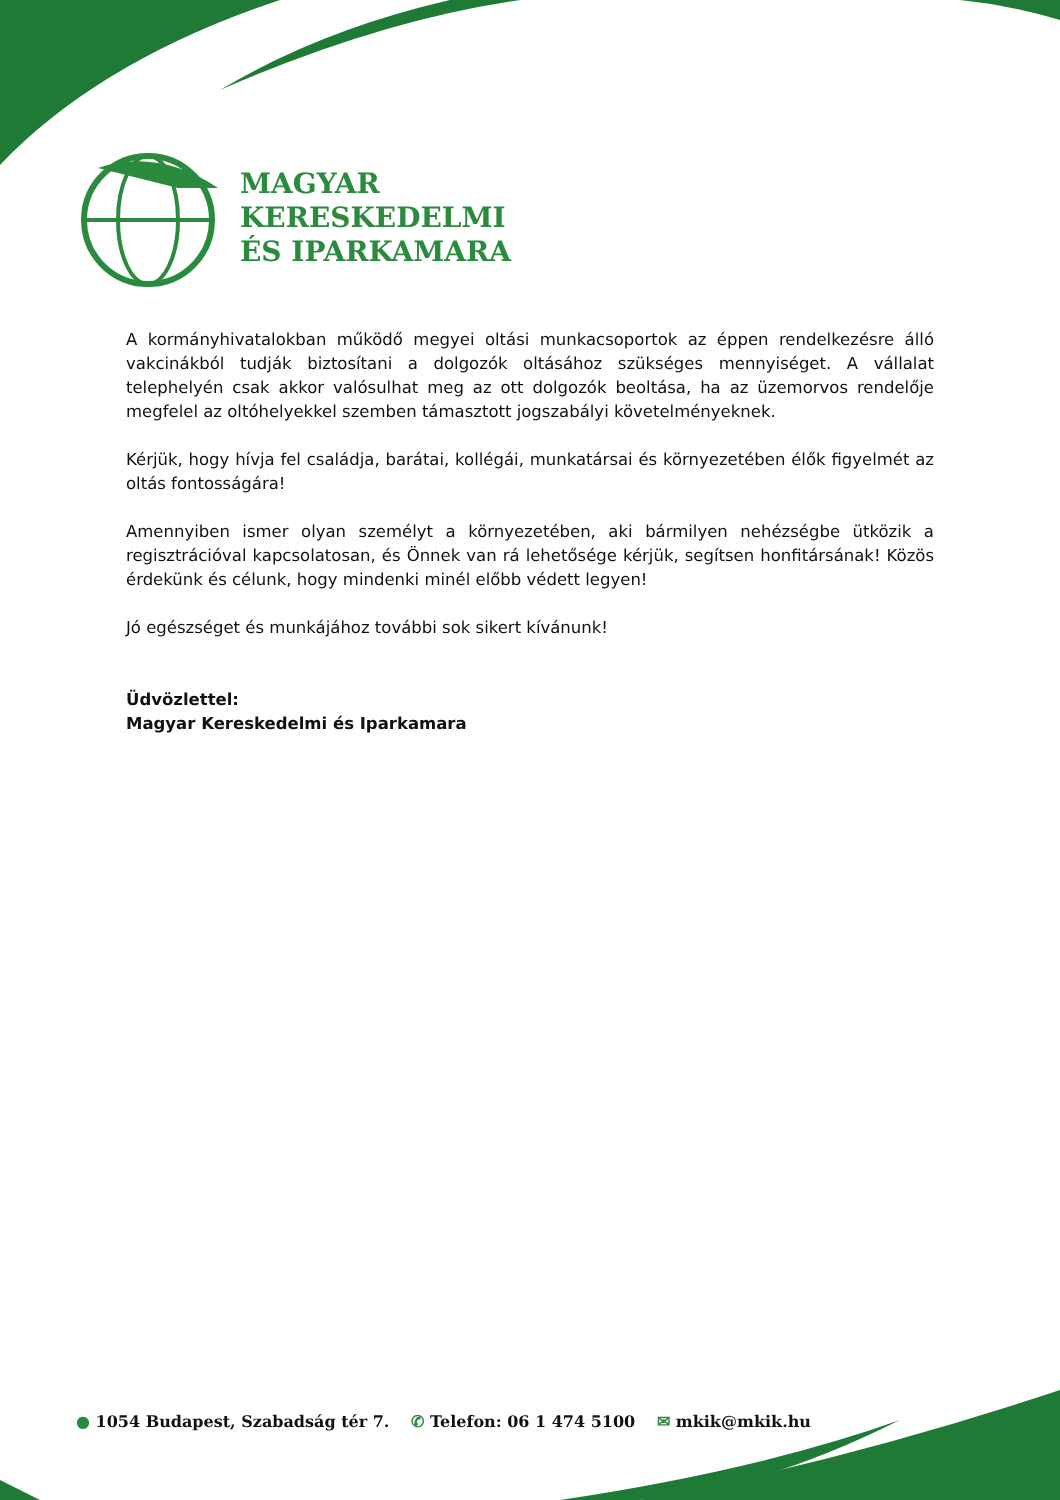MAGYAR
KERESKEDELMI
ÉS IPARKAMARA
A kormányhivatalokban működő megyei oltási munkacsoportok az éppen rendelkezésre álló vakcinákból tudják biztosítani a dolgozók oltásához szükséges mennyiséget. A vállalat telephelyén csak akkor valósulhat meg az ott dolgozók beoltása, ha az üzemorvos rendelője megfelel az oltóhelyekkel szemben támasztott jogszabályi követelményeknek.
Kérjük, hogy hívja fel családja, barátai, kollégái, munkatársai és környezetében élők figyelmét az oltás fontosságára!
Amennyiben ismer olyan személyt a környezetében, aki bármilyen nehézségbe ütközik a regisztrációval kapcsolatosan, és Önnek van rá lehetősége kérjük, segítsen honfitársának! Közös érdekünk és célunk, hogy mindenki minél előbb védett legyen!
Jó egészséget és munkájához további sok sikert kívánunk!
Üdvözlettel:
Magyar Kereskedelmi és Iparkamara
● 1054 Budapest, Szabadság tér 7.
✆ Telefon: 06 1 474 5100 ✉ mkik@mkik.hu